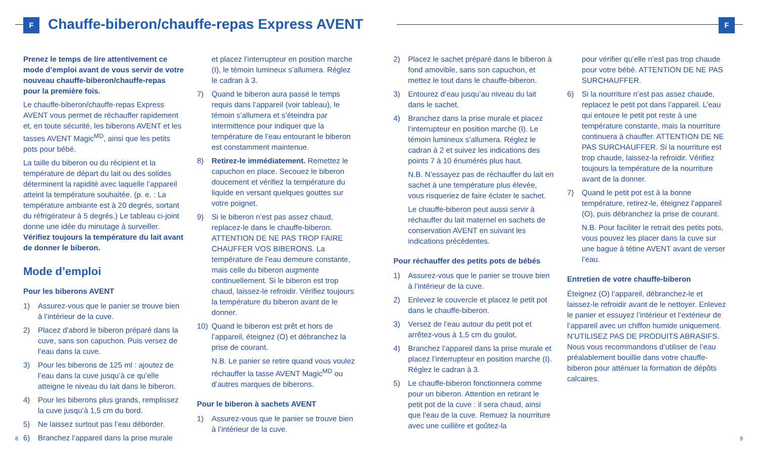F
Chauffe-biberon/chauffe-repas Express AVENT
F
Prenez le temps de lire attentivement ce mode d’emploi avant de vous servir de votre nouveau chauffe-biberon/chauffe-repas pour la première fois.
Le chauffe-biberon/chauffe-repas Express AVENT vous permet de réchauffer rapidement et, en toute sécurité, les biberons AVENT et les tasses AVENT Magic<sup>MD</sup>, ainsi que les petits pots pour bébé.
La taille du biberon ou du récipient et la température de départ du lait ou des solides déterminent la rapidité avec laquelle l’appareil atteint la température souhaitée. (p. e. : La température ambiante est à 20 degrés, sortant du réfrigérateur à 5 degrés.) Le tableau ci-joint donne une idée du minutage à surveiller. Vérifiez toujours la température du lait avant de donner le biberon.
Mode d’emploi
Pour les biberons AVENT
1) Assurez-vous que le panier se trouve bien à l’intérieur de la cuve.
2) Placez d’abord le biberon préparé dans la cuve, sans son capuchon. Puis versez de l’eau dans la cuve.
3) Pour les biberons de 125 ml : ajoutez de l’eau dans la cuve jusqu’à ce qu’elle atteigne le niveau du lait dans le biberon.
4) Pour les biberons plus grands, remplissez la cuve jusqu’à 1,5 cm du bord.
5) Ne laissez surtout pas l’eau déborder.
6) Branchez l’appareil dans la prise murale
et placez l’interrupteur en position marche (I), le témoin lumineux s’allumera. Réglez le cadran à 3.
7) Quand le biberon aura passé le temps requis dans l’appareil (voir tableau), le témoin s’allumera et s’éteindra par intermittence pour indiquer que la température de l’eau entourant le biberon est constamment maintenue.
8) Retirez-le immédiatement. Remettez le capuchon en place. Secouez le biberon doucement et vérifiez la température du liquide en versant quelques gouttes sur votre poignet.
9) Si le biberon n’est pas assez chaud, replacez-le dans le chauffe-biberon. ATTENTION DE NE PAS TROP FAIRE CHAUFFER VOS BIBERONS. La température de l’eau demeure constante, mais celle du biberon augmente continuellement. Si le biberon est trop chaud, laissez-le refroidir. Vérifiez toujours la température du biberon avant de le donner.
10) Quand le biberon est prêt et hors de l’appareil, éteignez (O) et débranchez la prise de courant.
N.B. Le panier se retire quand vous voulez réchauffer la tasse AVENT Magic<sup>MD</sup> ou d’autres marques de biberons.
Pour le biberon à sachets AVENT
1) Assurez-vous que le panier se trouve bien à l’intérieur de la cuve.
2) Placez le sachet préparé dans le biberon à fond amovible, sans son capuchon, et mettez le tout dans le chauffe-biberon.
3) Entourez d’eau jusqu’au niveau du lait dans le sachet.
4) Branchez dans la prise murale et placez l’interrupteur en position marche (I). Le témoin lumineux s’allumera. Réglez le cadran à 2 et suivez les indications des points 7 à 10 énumérés plus haut.
N.B. N’essayez pas de réchauffer du lait en sachet à une température plus élevée, vous risqueriez de faire éclater le sachet.
Le chauffe-biberon peut aussi servir à réchauffer du lait maternel en sachets de conservation AVENT en suivant les indications précédentes.
Pour réchauffer des petits pots de bébés
1) Assurez-vous que le panier se trouve bien à l’intérieur de la cuve.
2) Enlevez le couvercle et placez le petit pot dans le chauffe-biberon.
3) Versez de l’eau autour du petit pot et arrêtez-vous à 1,5 cm du goulot.
4) Branchez l’appareil dans la prise murale et placez l’interrupteur en position marche (I). Réglez le cadran à 3.
5) Le chauffe-biberon fonctionnera comme pour un biberon. Attention en retirant le petit pot de la cuve : il sera chaud, ainsi que l’eau de la cuve. Remuez la nourriture avec une cuillère et goûtez-la
pour vérifier qu’elle n’est pas trop chaude pour votre bébé. ATTENTION DE NE PAS SURCHAUFFER.
6) Si la nourriture n’est pas assez chaude, replacez le petit pot dans l’appareil. L’eau qui entoure le petit pot reste à une température constante, mais la nourriture continuera à chauffer. ATTENTION DE NE PAS SURCHAUFFER. Si la nourriture est trop chaude, laissez-la refroidir. Vérifiez toujours la température de la nourriture avant de la donner.
7) Quand le petit pot est à la bonne température, retirez-le, éteignez l’appareil (O), puis débranchez la prise de courant.
N.B. Pour faciliter le retrait des petits pots, vous pouvez les placer dans la cuve sur une bague à tétine AVENT avant de verser l’eau.
Entretien de votre chauffe-biberon
Éteignez (O) l’appareil, débranchez-le et laissez-le refroidir avant de le nettoyer. Enlevez le panier et essuyez l’intérieur et l’extérieur de l’appareil avec un chiffon humide uniquement. N’UTILISEZ PAS DE PRODUITS ABRASIFS. Nous vous recommandons d’utiliser de l’eau préalablement bouillie dans votre chauffe-biberon pour atténuer la formation de dépôts calcaires.
8 9